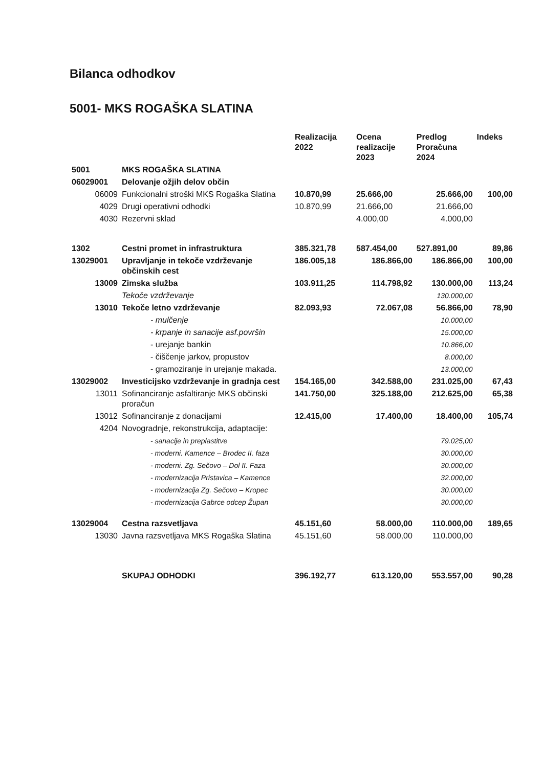Bilanca odhodkov
5001- MKS ROGAŠKA SLATINA
| | | Realizacija 2022 | Ocena realizacije 2023 | Predlog Proračuna 2024 | Indeks |
| --- | --- | --- | --- | --- | --- |
| 5001 | MKS ROGAŠKA SLATINA | | | | |
| 06029001 | Delovanje ožjih delov občin | | | | |
| 06009 | Funkcionalni stroški MKS Rogaška Slatina | 10.870,99 | 25.666,00 | 25.666,00 | 100,00 |
| 4029 | Drugi operativni odhodki | 10.870,99 | 21.666,00 | 21.666,00 | |
| 4030 | Rezervni sklad | | 4.000,00 | 4.000,00 | |
| 1302 | Cestni promet in infrastruktura | 385.321,78 | 587.454,00 | 527.891,00 | 89,86 |
| 13029001 | Upravljanje in tekoče vzdrževanje občinskih cest | 186.005,18 | 186.866,00 | 186.866,00 | 100,00 |
| 13009 | Zimska služba | 103.911,25 | 114.798,92 | 130.000,00 | 113,24 |
| | Tekoče vzdrževanje | | | 130.000,00 | |
| 13010 | Tekoče letno vzdrževanje | 82.093,93 | 72.067,08 | 56.866,00 | 78,90 |
| | - mulčenje | | | 10.000,00 | |
| | - krpanje in sanacije asf.površin | | | 15.000,00 | |
| | - urejanje bankin | | | 10.866,00 | |
| | - čiščenje jarkov, propustov | | | 8.000,00 | |
| | - gramoziranje in urejanje makada. | | | 13.000,00 | |
| 13029002 | Investicijsko vzdrževanje in gradnja cest | 154.165,00 | 342.588,00 | 231.025,00 | 67,43 |
| 13011 | Sofinanciranje asfaltiranje MKS občinski proračun | 141.750,00 | 325.188,00 | 212.625,00 | 65,38 |
| 13012 | Sofinanciranje z donacijami | 12.415,00 | 17.400,00 | 18.400,00 | 105,74 |
| 4204 | Novogradnje, rekonstrukcija, adaptacije: | | | | |
| | - sanacije in preplastitve | | | 79.025,00 | |
| | - moderni. Kamence – Brodec II. faza | | | 30.000,00 | |
| | - moderni. Zg. Sečovo – Dol II. Faza | | | 30.000,00 | |
| | - modernizacija Pristavica – Kamence | | | 32.000,00 | |
| | - modernizacija Zg. Sečovo – Kropec | | | 30.000,00 | |
| | - modernizacija Gabrce odcep Župan | | | 30.000,00 | |
| 13029004 | Cestna razsvetljava | 45.151,60 | 58.000,00 | 110.000,00 | 189,65 |
| 13030 | Javna razsvetljava MKS Rogaška Slatina | 45.151,60 | 58.000,00 | 110.000,00 | |
| | SKUPAJ ODHODKI | 396.192,77 | 613.120,00 | 553.557,00 | 90,28 |